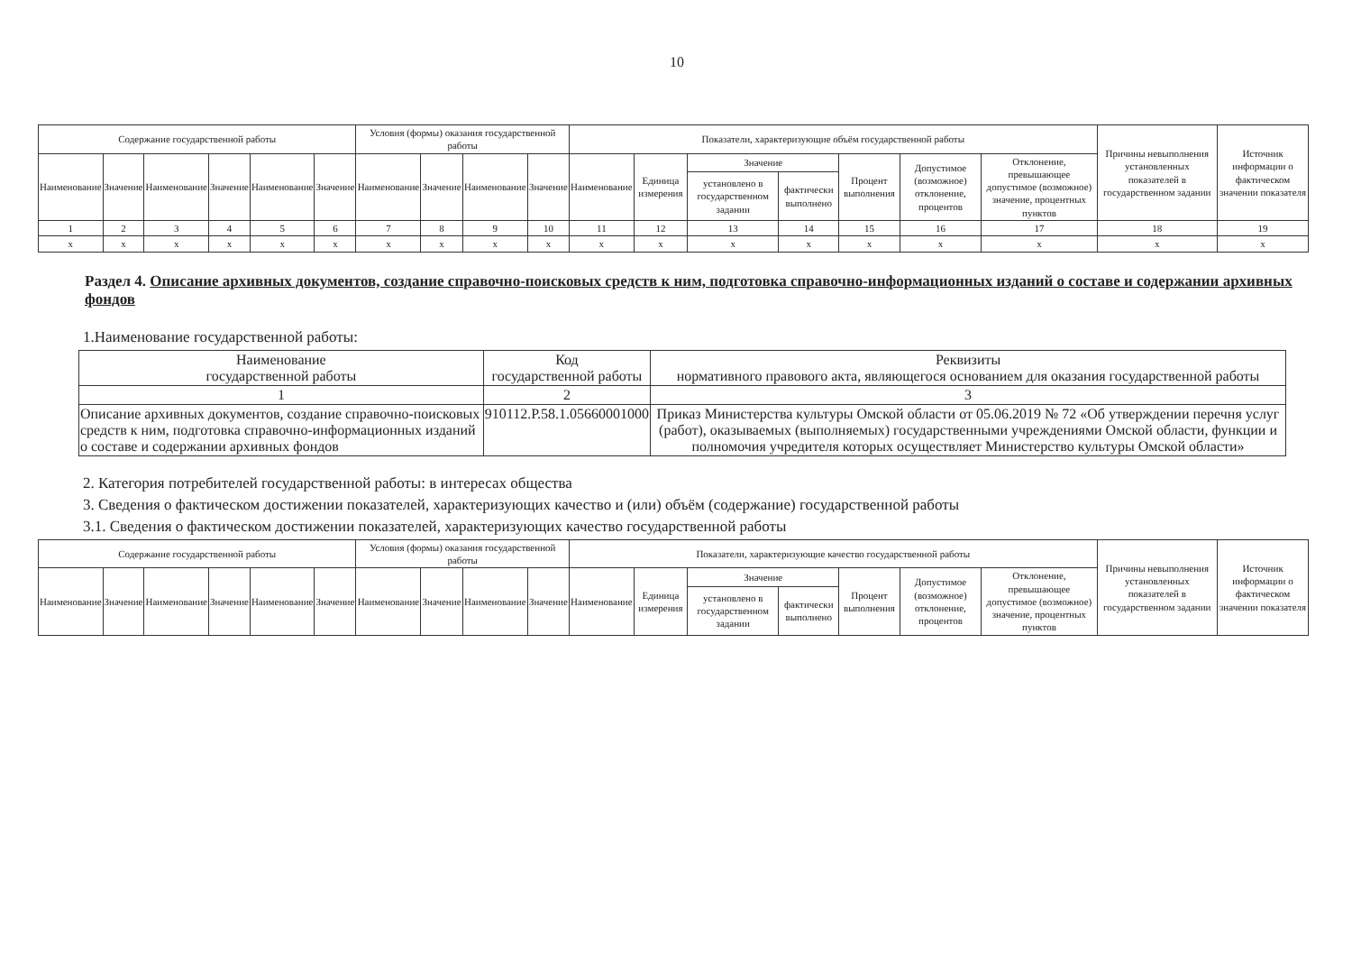10
| Содержание государственной работы | | | | | | Условия (формы) оказания государственной работы | | | | Показатели, характеризующие объём государственной работы | | | | | | | Причины невыполнения установленных показателей в государственном задании | Источник информации о фактическом значении показателя |
| --- | --- | --- | --- | --- | --- | --- | --- | --- | --- | --- | --- | --- | --- | --- | --- | --- | --- | --- |
| Наименование | Значение | Наименование | Значение | Наименование | Значение | Наименование | Значение | Наименование | Значение | Наименование | Единица измерения | Значение | | Процент выполнения | Допустимое (возможное) отклонение, процентов | Отклонение, превышающее допустимое (возможное) значение, процентных пунктов | | |
| | | | | | | | | | | | | установлено в государственном задании | фактически выполнено | | | | | |
| 1 | 2 | 3 | 4 | 5 | 6 | 7 | 8 | 9 | 10 | 11 | 12 | 13 | 14 | 15 | 16 | 17 | 18 | 19 |
| x | x | x | x | x | x | x | x | x | x | x | x | x | x | x | x | x | x | x |
Раздел 4. Описание архивных документов, создание справочно-поисковых средств к ним, подготовка справочно-информационных изданий о составе и содержании архивных фондов
1.Наименование государственной работы:
| Наименование государственной работы | Код государственной работы | Реквизиты нормативного правового акта, являющегося основанием для оказания государственной работы |
| 1 | 2 | 3 |
| Описание архивных документов, создание справочно-поисковых средств к ним, подготовка справочно-информационных изданий о составе и содержании архивных фондов | 910112.Р.58.1.05660001000 | Приказ Министерства культуры Омской области от 05.06.2019 № 72 «Об утверждении перечня услуг (работ), оказываемых (выполняемых) государственными учреждениями Омской области, функции и полномочия учредителя которых осуществляет Министерство культуры Омской области» |
2. Категория потребителей государственной работы: в интересах общества
3. Сведения о фактическом достижении показателей, характеризующих качество и (или) объём (содержание) государственной работы
3.1. Сведения о фактическом достижении показателей, характеризующих качество государственной работы
| Содержание государственной работы | | | | | | Условия (формы) оказания государственной работы | | | | Показатели, характеризующие качество государственной работы | | | | | | | Причины невыполнения установленных показателей в государственном задании | Источник информации о фактическом значении показателя |
| --- | --- | --- | --- | --- | --- | --- | --- | --- | --- | --- | --- | --- | --- | --- | --- | --- | --- | --- |
| Наименование | Значение | Наименование | Значение | Наименование | Значение | Наименование | Значение | Наименование | Значение | Наименование | Единица измерения | Значение | | Процент выполнения | Допустимое (возможное) отклонение, процентов | Отклонение, превышающее допустимое (возможное) значение, процентных пунктов | | |
| | | | | | | | | | | | | установлено в государственном задании | фактически выполнено | | | | | |